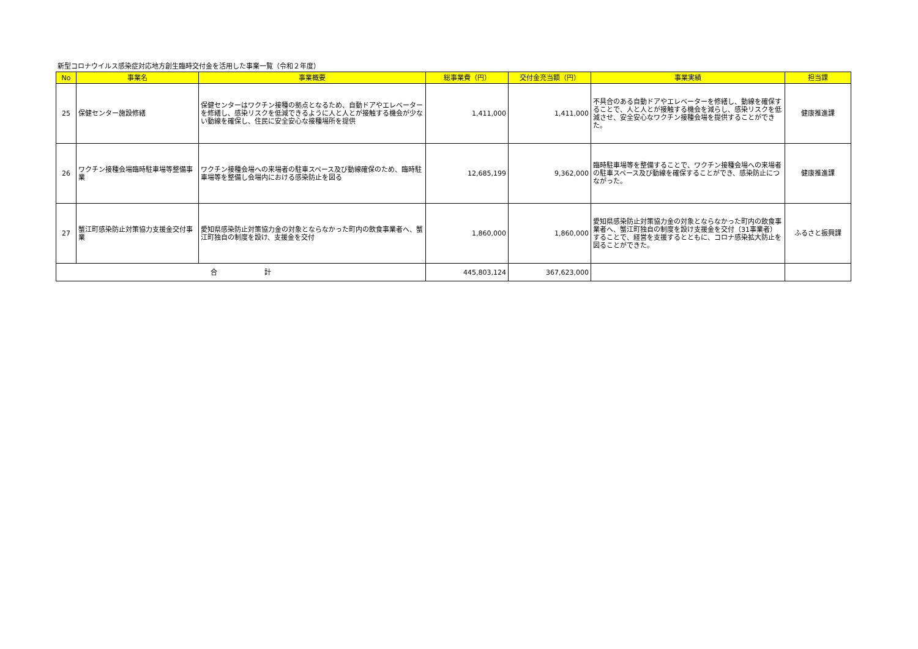新型コロナウイルス感染症対応地方創生臨時交付金を活用した事業一覧（令和２年度）
| No | 事業名 | 事業概要 | 総事業費（円） | 交付金充当額（円） | 事業実績 | 担当課 |
| --- | --- | --- | --- | --- | --- | --- |
| 25 | 保健センター施設修繕 | 保健センターはワクチン接種の拠点となるため、自動ドアやエレベーターを修繕し、感染リスクを低減できるように人と人とが接触する機会が少ない動線を確保し、住民に安全安心な接種場所を提供 | 1,411,000 | 1,411,000 | 不具合のある自動ドアやエレベーターを修繕し、動線を確保することで、人と人とが接触する機会を減らし、感染リスクを低減させ、安全安心なワクチン接種会場を提供することができた。 | 健康推進課 |
| 26 | ワクチン接種会場臨時駐車場等整備事業 | ワクチン接種会場への来場者の駐車スペース及び動線確保のため、臨時駐車場等を整備し会場内における感染防止を図る | 12,685,199 | 9,362,000 | 臨時駐車場等を整備することで、ワクチン接種会場への来場者の駐車スペース及び動線を確保することができ、感染防止につながった。 | 健康推進課 |
| 27 | 蟹江町感染防止対策協力支援金交付事業 | 愛知県感染防止対策協力金の対象とならなかった町内の飲食事業者へ、蟹江町独自の制度を設け、支援金を交付 | 1,860,000 | 1,860,000 | 愛知県感染防止対策協力金の対象とならなかった町内の飲食事業者へ、蟹江町独自の制度を設け支援金を交付（31事業者）することで、経営を支援するとともに、コロナ感染拡大防止を図ることができた。 | ふるさと振興課 |
| 合 計 | | | 445,803,124 | 367,623,000 | | |